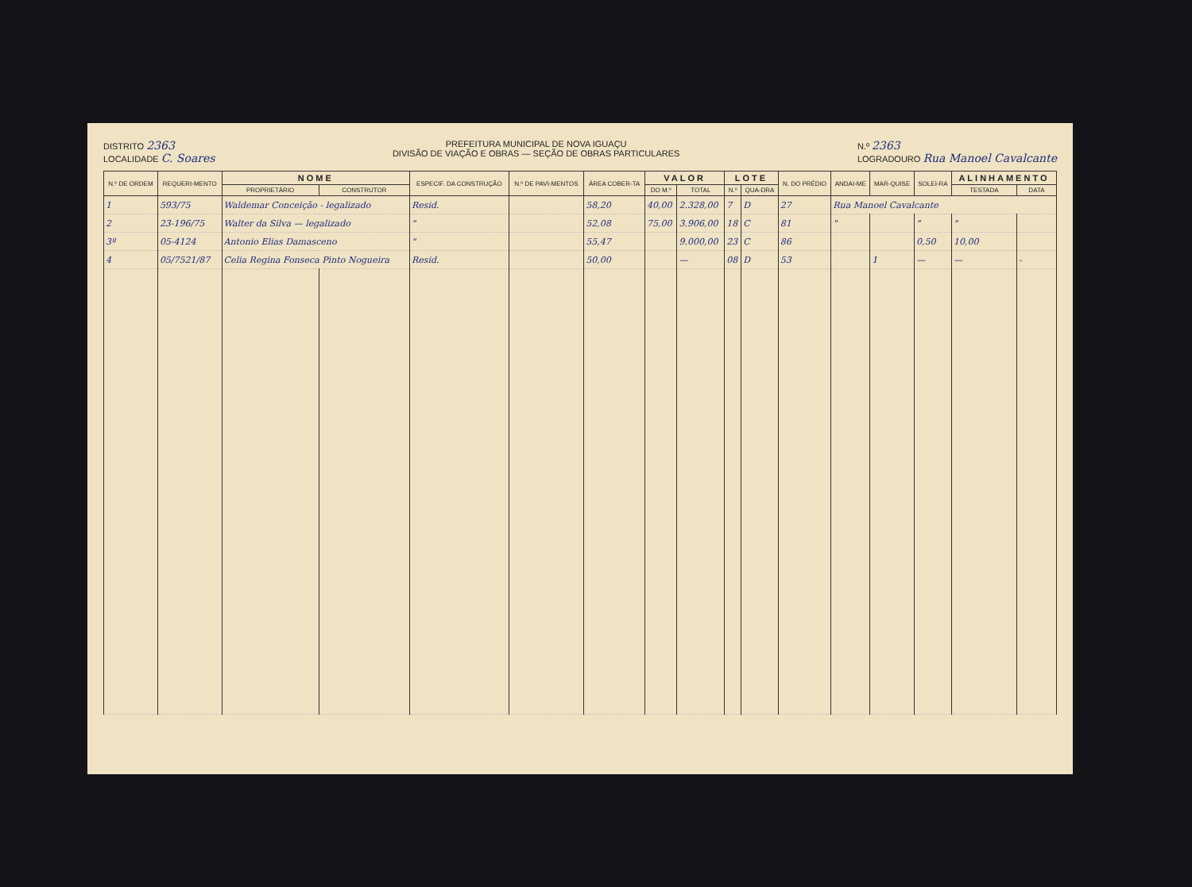DISTRITO 2363
LOCALIDADE C. Soares
PREFEITURA MUNICIPAL DE NOVA IGUAÇU
DIVISÃO DE VIAÇÃO E OBRAS — SEÇÃO DE OBRAS PARTICULARES
N.º 2363
LOGRADOURO Rua Manoel Cavalcante
| N.º DE ORDEM | REQUERI-MENTO | NOME | | ESPECIF. DA CONSTRUÇÃO | N.º DE PAVI-MENTOS | ÁREA COBER-TA | VALOR | | LOTE | | N. DO PRÉDIO | ANDAI-ME | MAR-QUISE | SOLEI-RA | ALINHAMENTO | |
| --- | --- | --- | --- | --- | --- | --- | --- | --- | --- | --- | --- | --- | --- | --- | --- | --- |
| | | PROPRIETÁRIO | CONSTRUTOR | | | | DO M.º | TOTAL | N.º | QUA-DRA | | | | | TESTADA | DATA |
| 1 | 593/75 | Waldemar Conceição - legalizado | | Resid. | | 58,20 | 40,00 | 2.328,00 | 7 | D | 27 | Rua Manoel Cavalcante | | | | |
| 2 | 23-196/75 | Walter da Silva — legalizado | | " | | 52,08 | 75,00 | 3.906,00 | 18 | C | 81 | " | | " | " | |
| 3º | 05-4124 | Antonio Elias Damasceno | | " | | 55,47 | | 9.000,00 | 23 | C | 86 | | | 0,50 | 10,00 | |
| 4 | 05/7521/87 | Celia Regina Fonseca Pinto Nogueira | | Resid. | | 50,00 | | — | 08 | D | 53 | | 1 | — | — | - |